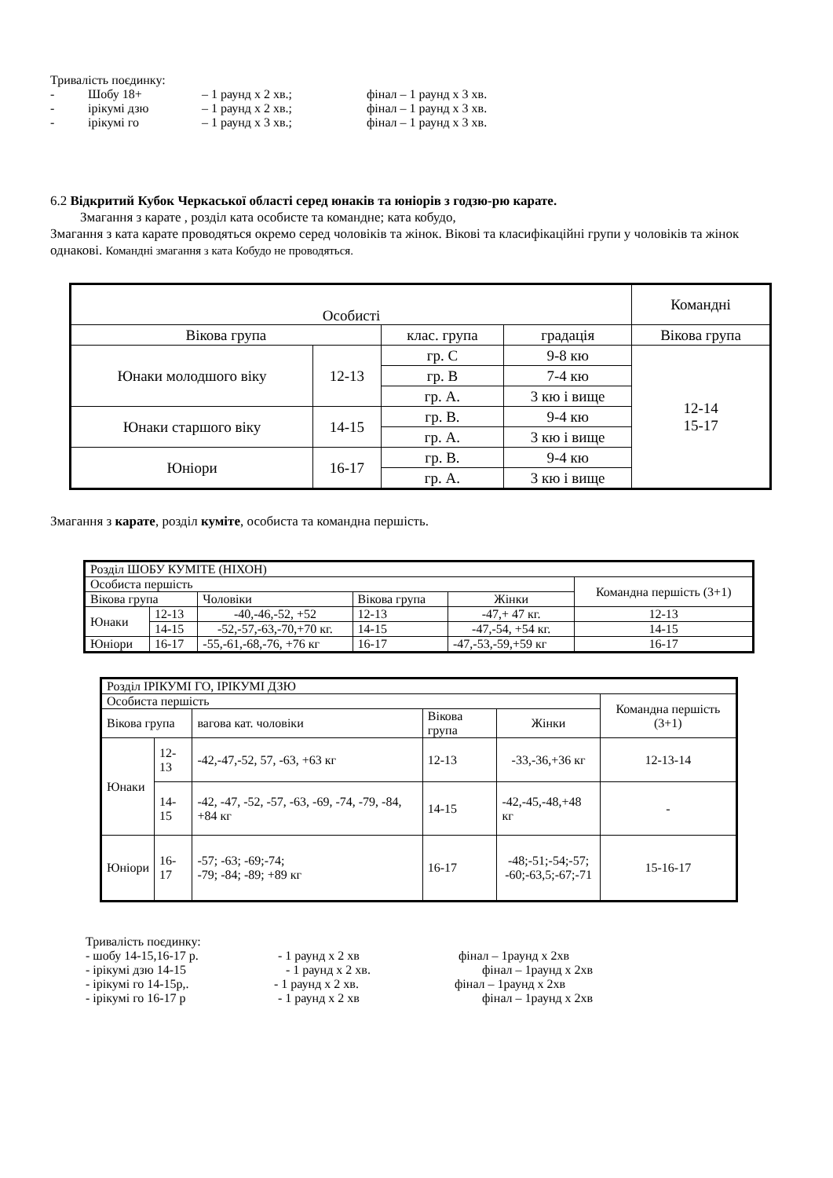Тривалість поєдинку:
- Шобу 18+ – 1 раунд х 2 хв.; фінал – 1 раунд х 3 хв.
- ірікумі дзю – 1 раунд х 2 хв.; фінал – 1 раунд х 3 хв.
- ірікумі го – 1 раунд х 3 хв.; фінал – 1 раунд х 3 хв.
6.2 Відкритий Кубок Черкаської області серед юнаків та юніорів з годзю-рю карате.
Змагання з карате , розділ ката особисте та командне; ката кобудо,
Змагання з ката карате проводяться окремо серед чоловіків та жінок. Вікові та класифікаційні групи у чоловіків та жінок однакові. Командні змагання з ката Кобудо не проводяться.
| Особисті | | | | Командні |
| --- | --- | --- | --- | --- |
| Вікова група | | клас. група | градація | Вікова група |
| Юнаки молодшого віку | 12-13 | гр. С | 9-8 кю | 12-14 15-17 |
| | | гр. В | 7-4 кю | |
| | | гр. А. | 3 кю і вище | |
| Юнаки старшого віку | 14-15 | гр. В. | 9-4 кю | |
| | | гр. А. | 3 кю і вище | |
| Юніори | 16-17 | гр. В. | 9-4 кю | |
| | | гр. А. | 3 кю і вище | |
Змагання з карате, розділ куміте, особиста та командна першість.
| Розділ ШОБУ КУМІТЕ (НІХОН) | | | | | | |
| Особиста першість | | | | | | Командна першість (3+1) |
| Вікова група | | Чоловіки | Вікова група | Жінки | | |
| Юнаки | 12-13 | -40,-46,-52, +52 | 12-13 | -47,+ 47 кг. | 12-13 | |
| | 14-15 | -52,-57,-63,-70,+70 кг. | 14-15 | -47,-54, +54 кг. | 14-15 | |
| Юніори | 16-17 | -55,-61,-68,-76, +76 кг | 16-17 | -47,-53,-59,+59 кг | 16-17 | |
| Розділ ІРІКУМІ ГО, ІРІКУМІ ДЗЮ | | | | | |
| Особиста першість | | | | | Командна першість (3+1) |
| Вікова група | | вагова кат. чоловіки | Вікова група | Жінки | |
| Юнаки | 12-13 | -42,-47,-52, 57, -63, +63 кг | 12-13 | -33,-36,+36 кг | 12-13-14 |
| | 14-15 | -42, -47, -52, -57, -63, -69, -74, -79, -84, +84 кг | 14-15 | -42,-45,-48,+48 кг | - |
| Юніори | 16-17 | -57; -63; -69;-74; -79; -84; -89; +89 кг | 16-17 | -48;-51;-54;-57; -60;-63,5;-67;-71 | 15-16-17 |
Тривалість поєдинку:
- шобу 14-15,16-17 р. - 1 раунд х 2 хв фінал – 1раунд х 2хв
- ірікумі дзю 14-15 - 1 раунд х 2 хв. фінал – 1раунд х 2хв
- ірікумі го 14-15р,. - 1 раунд х 2 хв. фінал – 1раунд х 2хв
- ірікумі го 16-17 р - 1 раунд х 2 хв фінал – 1раунд х 2хв